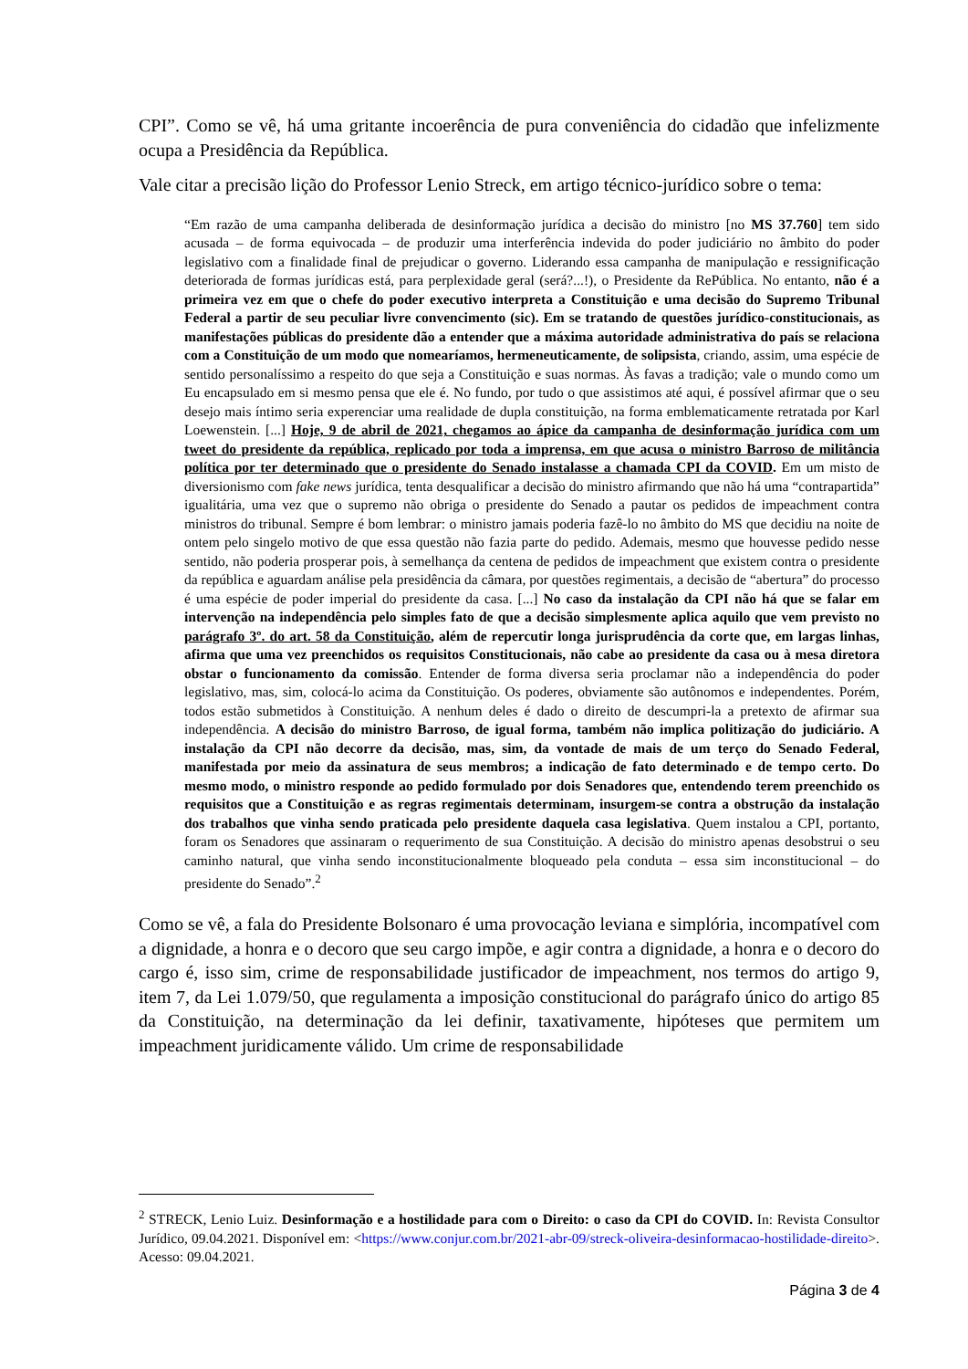CPI”. Como se vê, há uma gritante incoerência de pura conveniência do cidadão que infelizmente ocupa a Presidência da República.
Vale citar a precisão lição do Professor Lenio Streck, em artigo técnico-jurídico sobre o tema:
“Em razão de uma campanha deliberada de desinformação jurídica a decisão do ministro [no MS 37.760] tem sido acusada – de forma equivocada – de produzir uma interferência indevida do poder judiciário no âmbito do poder legislativo com a finalidade final de prejudicar o governo. Liderando essa campanha de manipulação e ressignificação deteriorada de formas jurídicas está, para perplexidade geral (será?...!), o Presidente da RePública. No entanto, não é a primeira vez em que o chefe do poder executivo interpreta a Constituição e uma decisão do Supremo Tribunal Federal a partir de seu peculiar livre convencimento (sic). Em se tratando de questões jurídico-constitucionais, as manifestações públicas do presidente dão a entender que a máxima autoridade administrativa do país se relaciona com a Constituição de um modo que nomearíamos, hermeneuticamente, de solipsista, criando, assim, uma espécie de sentido personalíssimo a respeito do que seja a Constituição e suas normas. Às favas a tradição; vale o mundo como um Eu encapsulado em si mesmo pensa que ele é. No fundo, por tudo o que assistimos até aqui, é possível afirmar que o seu desejo mais íntimo seria experenciar uma realidade de dupla constituição, na forma emblematicamente retratada por Karl Loewenstein. [...] Hoje, 9 de abril de 2021, chegamos ao ápice da campanha de desinformação jurídica com um tweet do presidente da república, replicado por toda a imprensa, em que acusa o ministro Barroso de militância política por ter determinado que o presidente do Senado instalasse a chamada CPI da COVID. Em um misto de diversionismo com fake news jurídica, tenta desqualificar a decisão do ministro afirmando que não há uma “contrapartida” igualitária, uma vez que o supremo não obriga o presidente do Senado a pautar os pedidos de impeachment contra ministros do tribunal. Sempre é bom lembrar: o ministro jamais poderia fazê-lo no âmbito do MS que decidiu na noite de ontem pelo singelo motivo de que essa questão não fazia parte do pedido. Ademais, mesmo que houvesse pedido nesse sentido, não poderia prosperar pois, à semelhança da centena de pedidos de impeachment que existem contra o presidente da república e aguardam análise pela presidência da câmara, por questões regimentais, a decisão de “abertura” do processo é uma espécie de poder imperial do presidente da casa. [...] No caso da instalação da CPI não há que se falar em intervenção na independência pelo simples fato de que a decisão simplesmente aplica aquilo que vem previsto no parágrafo 3º. do art. 58 da Constituição, além de repercutir longa jurisprudência da corte que, em largas linhas, afirma que uma vez preenchidos os requisitos Constitucionais, não cabe ao presidente da casa ou à mesa diretora obstar o funcionamento da comissão. Entender de forma diversa seria proclamar não a independência do poder legislativo, mas, sim, colocá-lo acima da Constituição. Os poderes, obviamente são autônomos e independentes. Porém, todos estão submetidos à Constituição. A nenhum deles é dado o direito de descumpri-la a pretexto de afirmar sua independência. A decisão do ministro Barroso, de igual forma, também não implica politização do judiciário. A instalação da CPI não decorre da decisão, mas, sim, da vontade de mais de um terço do Senado Federal, manifestada por meio da assinatura de seus membros; a indicação de fato determinado e de tempo certo. Do mesmo modo, o ministro responde ao pedido formulado por dois Senadores que, entendendo terem preenchido os requisitos que a Constituição e as regras regimentais determinam, insurgem-se contra a obstrução da instalação dos trabalhos que vinha sendo praticada pelo presidente daquela casa legislativa. Quem instalou a CPI, portanto, foram os Senadores que assinaram o requerimento de sua Constituição. A decisão do ministro apenas desobstrui o seu caminho natural, que vinha sendo inconstitucionalmente bloqueado pela conduta – essa sim inconstitucional – do presidente do Senado”.<sup>2</sup>
Como se vê, a fala do Presidente Bolsonaro é uma provocação leviana e simplória, incompatível com a dignidade, a honra e o decoro que seu cargo impõe, e agir contra a dignidade, a honra e o decoro do cargo é, isso sim, crime de responsabilidade justificador de impeachment, nos termos do artigo 9, item 7, da Lei 1.079/50, que regulamenta a imposição constitucional do parágrafo único do artigo 85 da Constituição, na determinação da lei definir, taxativamente, hipóteses que permitem um impeachment juridicamente válido. Um crime de responsabilidade
<sup>2</sup> STRECK, Lenio Luiz. Desinformação e a hostilidade para com o Direito: o caso da CPI do COVID. In: Revista Consultor Jurídico, 09.04.2021. Disponível em: <https://www.conjur.com.br/2021-abr-09/streck-oliveira-desinformacao-hostilidade-direito>. Acesso: 09.04.2021.
Página 3 de 4